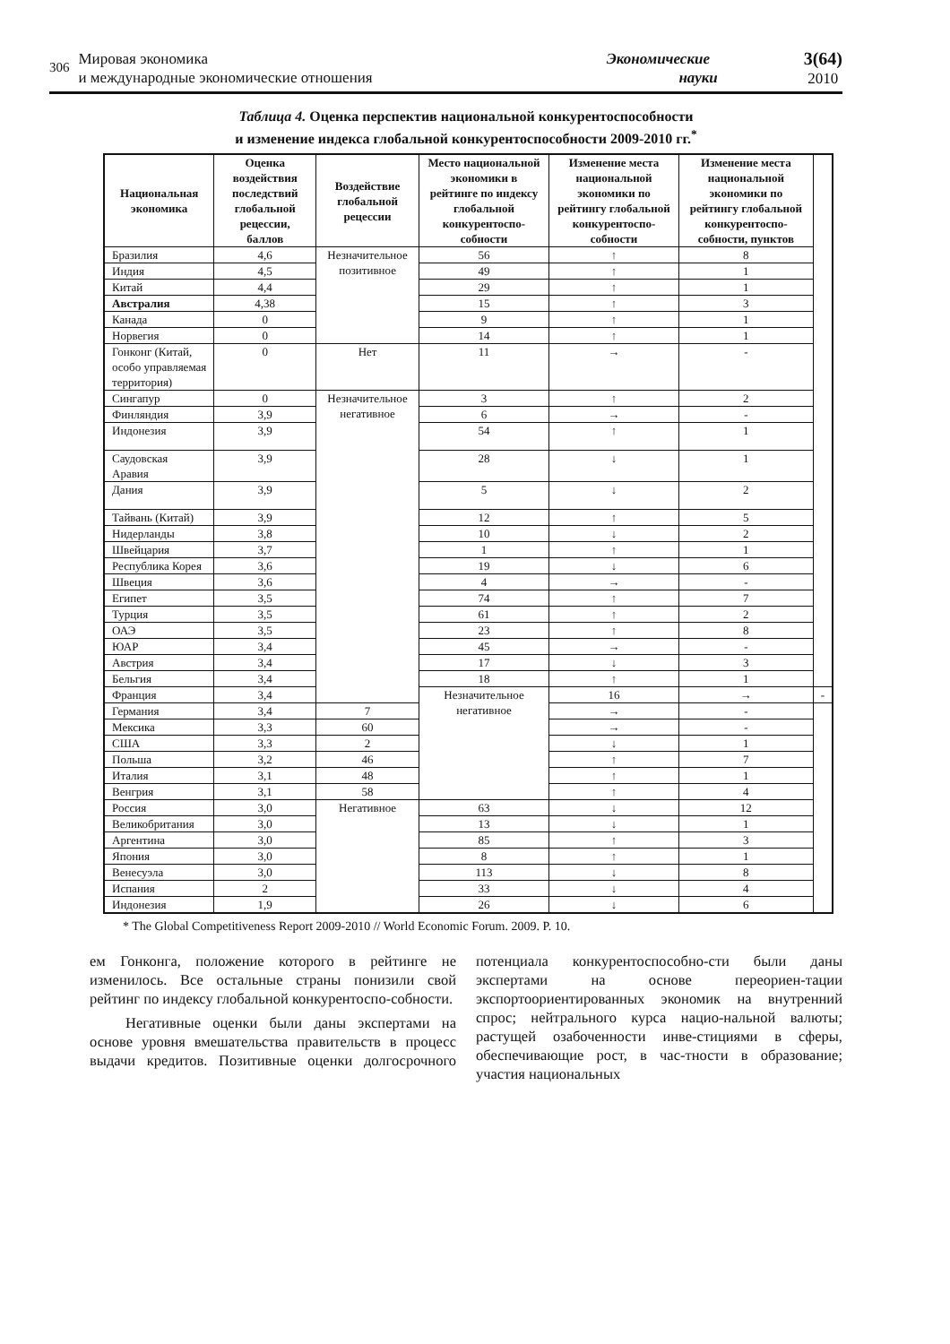306
Мировая экономика
и международные экономические отношения
Экономические
науки
3(64)
2010
Таблица 4. Оценка перспектив национальной конкурентоспособности
и изменение индекса глобальной конкурентоспособности 2009-2010 гг.<sup>*</sup>
| Национальная экономика | Оценка воздействия последствий глобальной рецессии, баллов | Воздействие глобальной рецессии | Место национальной экономики в рейтинге по индексу глобальной конкурентоспо-собности | Изменение места национальной экономики по рейтингу глобальной конкурентоспо-собности | Изменение места национальной экономики по рейтингу глобальной конкурентоспо-собности, пунктов | |
| --- | --- | --- | --- | --- | --- | --- |
| Бразилия | 4,6 | Незначительное позитивное | 56 | ↑ | 8 | |
| Индия | 4,5 | | 49 | ↑ | 1 | |
| Китай | 4,4 | | 29 | ↑ | 1 | |
| Австралия | 4,38 | | 15 | ↑ | 3 | |
| Канада | 0 | | 9 | ↑ | 1 | |
| Норвегия | 0 | | 14 | ↑ | 1 | |
| Гонконг (Китай, особо управляемая территория) | 0 | Нет | 11 | → | - | |
| Сингапур | 0 | Незначительное негативное | 3 | ↑ | 2 | |
| Финляндия | 3,9 | | 6 | → | - | |
| Индонезия | 3,9 | | 54 | ↑ | 1 | |
| Саудовская Аравия | 3,9 | | 28 | ↓ | 1 | |
| Дания | 3,9 | | 5 | ↓ | 2 | |
| Тайвань (Китай) | 3,9 | | 12 | ↑ | 5 | |
| Нидерланды | 3,8 | | 10 | ↓ | 2 | |
| Швейцария | 3,7 | | 1 | ↑ | 1 | |
| Республика Корея | 3,6 | | 19 | ↓ | 6 | |
| Швеция | 3,6 | | 4 | → | - | |
| Египет | 3,5 | | 74 | ↑ | 7 | |
| Турция | 3,5 | | 61 | ↑ | 2 | |
| ОАЭ | 3,5 | | 23 | ↑ | 8 | |
| ЮАР | 3,4 | | 45 | → | - | |
| Австрия | 3,4 | | 17 | ↓ | 3 | |
| Бельгия | 3,4 | | 18 | ↑ | 1 | |
| Франция | 3,4 | | Незначительное негативное | 16 | → | - |
| Германия | 3,4 | 7 | | → | - | |
| Мексика | 3,3 | 60 | | → | - | |
| США | 3,3 | 2 | | ↓ | 1 | |
| Польша | 3,2 | 46 | | ↑ | 7 | |
| Италия | 3,1 | 48 | | ↑ | 1 | |
| Венгрия | 3,1 | 58 | | ↑ | 4 | |
| Россия | 3,0 | Негативное | 63 | ↓ | 12 | |
| Великобритания | 3,0 | | 13 | ↓ | 1 | |
| Аргентина | 3,0 | | 85 | ↑ | 3 | |
| Япония | 3,0 | | 8 | ↑ | 1 | |
| Венесуэла | 3,0 | | 113 | ↓ | 8 | |
| Испания | 2 | | 33 | ↓ | 4 | |
| Индонезия | 1,9 | | 26 | ↓ | 6 | |
* The Global Competitiveness Report 2009-2010 // World Economic Forum. 2009. P. 10.
ем Гонконга, положение которого в рейтинге не изменилось. Все остальные страны понизили свой рейтинг по индексу глобальной конкурентоспо-собности.
Негативные оценки были даны экспертами на основе уровня вмешательства правительств в процесс выдачи кредитов. Позитивные оценки долгосрочного потенциала конкурентоспособно-сти были даны экспертами на основе переориен-тации экспортоориентированных экономик на внутренний спрос; нейтрального курса нацио-нальной валюты; растущей озабоченности инве-стициями в сферы, обеспечивающие рост, в час-тности в образование; участия национальных